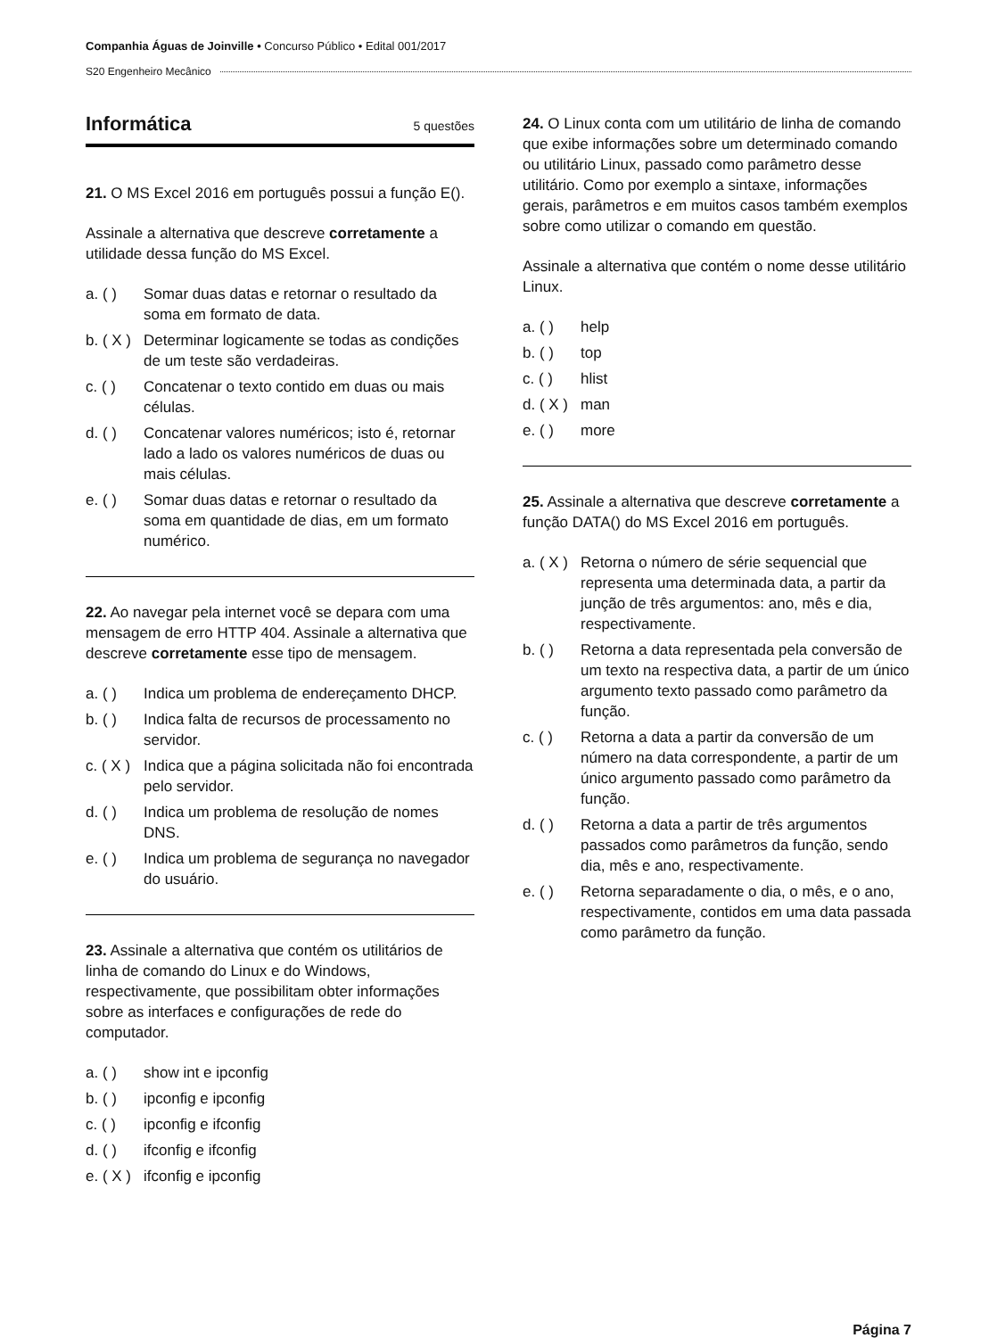Companhia Águas de Joinville • Concurso Público • Edital 001/2017
S20 Engenheiro Mecânico
Informática 5 questões
21. O MS Excel 2016 em português possui a função E().
Assinale a alternativa que descreve corretamente a utilidade dessa função do MS Excel.
a. ( ) Somar duas datas e retornar o resultado da soma em formato de data.
b. ( X ) Determinar logicamente se todas as condições de um teste são verdadeiras.
c. ( ) Concatenar o texto contido em duas ou mais células.
d. ( ) Concatenar valores numéricos; isto é, retornar lado a lado os valores numéricos de duas ou mais células.
e. ( ) Somar duas datas e retornar o resultado da soma em quantidade de dias, em um formato numérico.
22. Ao navegar pela internet você se depara com uma mensagem de erro HTTP 404. Assinale a alternativa que descreve corretamente esse tipo de mensagem.
a. ( ) Indica um problema de endereçamento DHCP.
b. ( ) Indica falta de recursos de processamento no servidor.
c. ( X ) Indica que a página solicitada não foi encontrada pelo servidor.
d. ( ) Indica um problema de resolução de nomes DNS.
e. ( ) Indica um problema de segurança no navegador do usuário.
23. Assinale a alternativa que contém os utilitários de linha de comando do Linux e do Windows, respectivamente, que possibilitam obter informações sobre as interfaces e configurações de rede do computador.
a. ( ) show int e ipconfig
b. ( ) ipconfig e ipconfig
c. ( ) ipconfig e ifconfig
d. ( ) ifconfig e ifconfig
e. ( X ) ifconfig e ipconfig
24. O Linux conta com um utilitário de linha de comando que exibe informações sobre um determinado comando ou utilitário Linux, passado como parâmetro desse utilitário. Como por exemplo a sintaxe, informações gerais, parâmetros e em muitos casos também exemplos sobre como utilizar o comando em questão.
Assinale a alternativa que contém o nome desse utilitário Linux.
a. ( ) help
b. ( ) top
c. ( ) hlist
d. ( X ) man
e. ( ) more
25. Assinale a alternativa que descreve corretamente a função DATA() do MS Excel 2016 em português.
a. ( X ) Retorna o número de série sequencial que representa uma determinada data, a partir da junção de três argumentos: ano, mês e dia, respectivamente.
b. ( ) Retorna a data representada pela conversão de um texto na respectiva data, a partir de um único argumento texto passado como parâmetro da função.
c. ( ) Retorna a data a partir da conversão de um número na data correspondente, a partir de um único argumento passado como parâmetro da função.
d. ( ) Retorna a data a partir de três argumentos passados como parâmetros da função, sendo dia, mês e ano, respectivamente.
e. ( ) Retorna separadamente o dia, o mês, e o ano, respectivamente, contidos em uma data passada como parâmetro da função.
Página 7